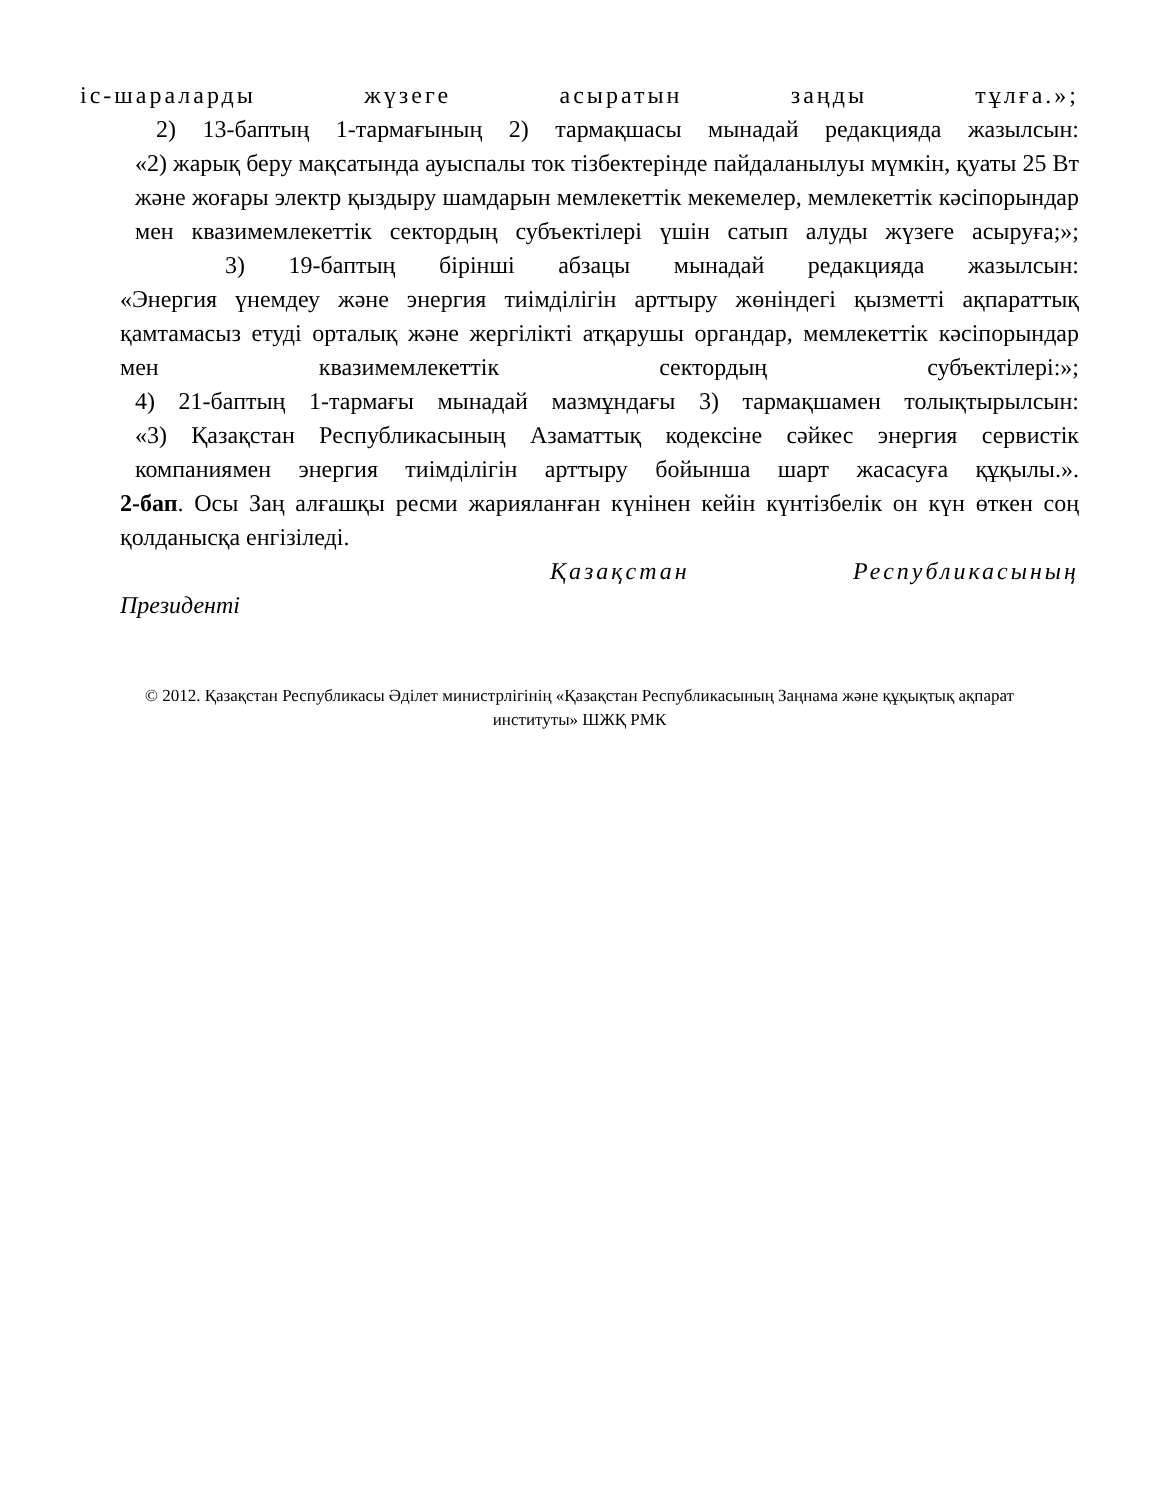іс-шараларды жүзеге асыратын заңды тұлға.»;
2) 13-баптың 1-тармағының 2) тармақшасы мынадай редакцияда жазылсын:
«2) жарық беру мақсатында ауыспалы ток тізбектерінде пайдаланылуы мүмкін, қуаты 25 Вт және жоғары электр қыздыру шамдарын мемлекеттік мекемелер, мемлекеттік кәсіпорындар мен квазимемлекеттік сектордың субъектілері үшін сатып алуды жүзеге асыруға;»;
3) 19-баптың бірінші абзацы мынадай редакцияда жазылсын:
«Энергия үнемдеу және энергия тиімділігін арттыру жөніндегі қызметті ақпараттық қамтамасыз етуді орталық және жергілікті атқарушы органдар, мемлекеттік кәсіпорындар мен квазимемлекеттік сектордың субъектілері:»;
4) 21-баптың 1-тармағы мынадай мазмұндағы 3) тармақшамен толықтырылсын:
«3) Қазақстан Республикасының Азаматтық кодексіне сәйкес энергия сервистік компаниямен энергия тиімділігін арттыру бойынша шарт жасасуға құқылы.».
2-бап. Осы Заң алғашқы ресми жарияланған күнінен кейін күнтізбелік он күн өткен соң қолданысқа енгізіледі.
Қазақстан Республикасының
Президенті
© 2012. Қазақстан Республикасы Әділет министрлігінің «Қазақстан Республикасының Заңнама және құқықтық ақпарат институты» ШЖҚ РМК